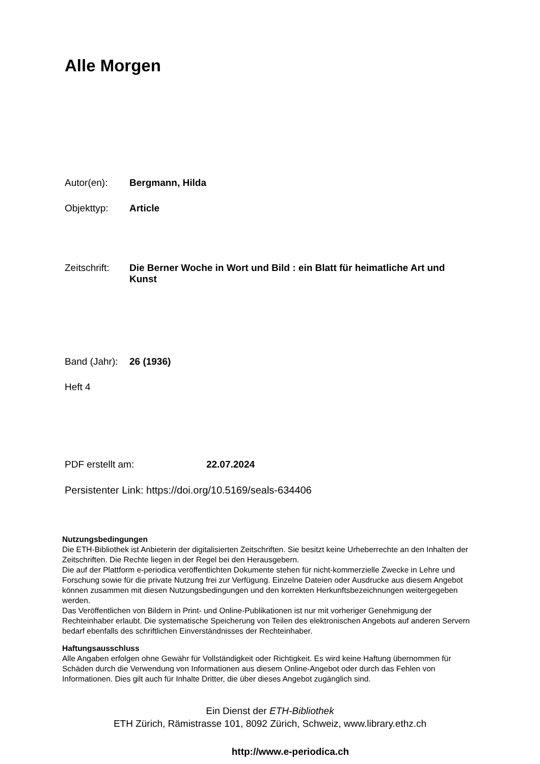Alle Morgen
Autor(en): Bergmann, Hilda
Objekttyp: Article
Zeitschrift:
Die Berner Woche in Wort und Bild : ein Blatt für heimatliche Art und Kunst
Band (Jahr):
26 (1936)
Heft 4
PDF erstellt am: 22.07.2024
Persistenter Link: https://doi.org/10.5169/seals-634406
Nutzungsbedingungen
Die ETH-Bibliothek ist Anbieterin der digitalisierten Zeitschriften. Sie besitzt keine Urheberrechte an den Inhalten der Zeitschriften. Die Rechte liegen in der Regel bei den Herausgebern.
Die auf der Plattform e-periodica veröffentlichten Dokumente stehen für nicht-kommerzielle Zwecke in Lehre und Forschung sowie für die private Nutzung frei zur Verfügung. Einzelne Dateien oder Ausdrucke aus diesem Angebot können zusammen mit diesen Nutzungsbedingungen und den korrekten Herkunftsbezeichnungen weitergegeben werden.
Das Veröffentlichen von Bildern in Print- und Online-Publikationen ist nur mit vorheriger Genehmigung der Rechteinhaber erlaubt. Die systematische Speicherung von Teilen des elektronischen Angebots auf anderen Servern bedarf ebenfalls des schriftlichen Einverständnisses der Rechteinhaber.
Haftungsausschluss
Alle Angaben erfolgen ohne Gewähr für Vollständigkeit oder Richtigkeit. Es wird keine Haftung übernommen für Schäden durch die Verwendung von Informationen aus diesem Online-Angebot oder durch das Fehlen von Informationen. Dies gilt auch für Inhalte Dritter, die über dieses Angebot zugänglich sind.
Ein Dienst der ETH-Bibliothek
ETH Zürich, Rämistrasse 101, 8092 Zürich, Schweiz, www.library.ethz.ch
http://www.e-periodica.ch